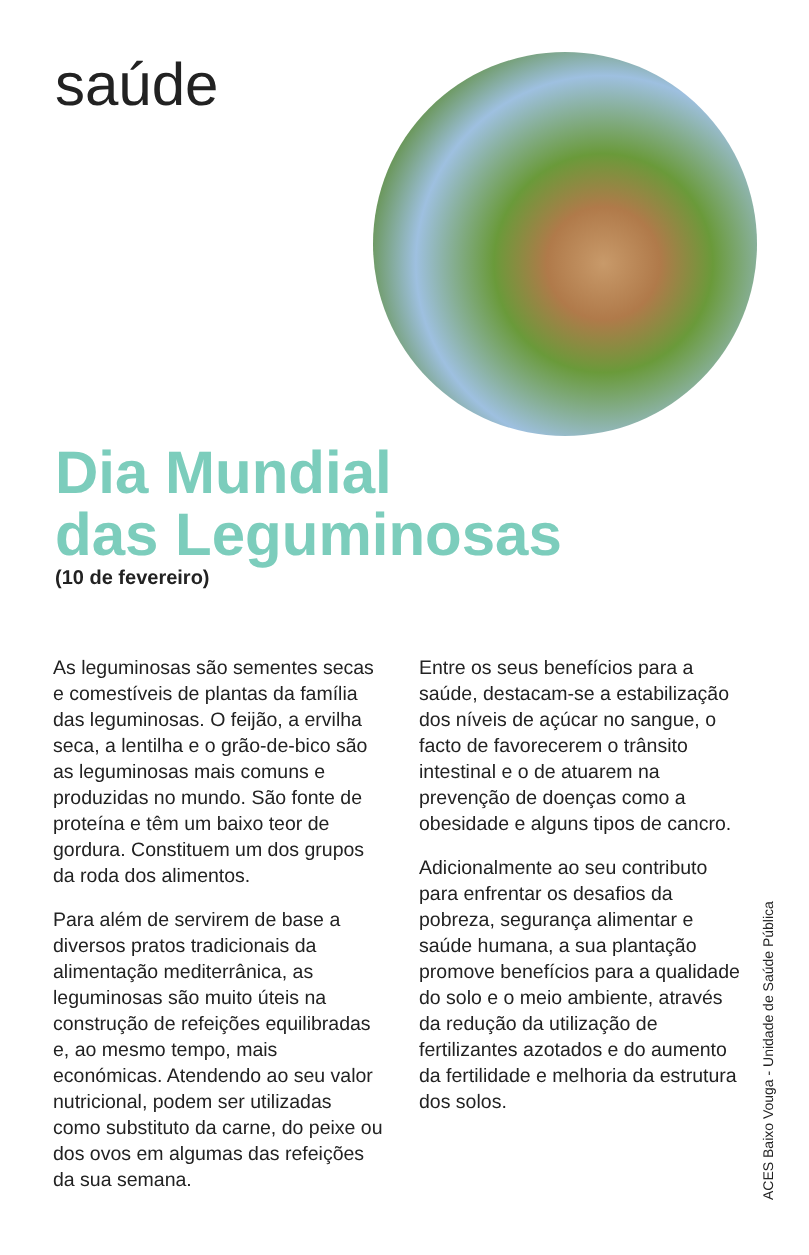saúde
Dia Mundial
das Leguminosas
(10 de fevereiro)
As leguminosas são sementes secas e comestíveis de plantas da família das leguminosas. O feijão, a ervilha seca, a lentilha e o grão-de-bico são as leguminosas mais comuns e produzidas no mundo. São fonte de proteína e têm um baixo teor de gordura. Constituem um dos grupos da roda dos alimentos.
Para além de servirem de base a diversos pratos tradicionais da alimentação mediterrânica, as leguminosas são muito úteis na construção de refeições equilibradas e, ao mesmo tempo, mais económicas. Atendendo ao seu valor nutricional, podem ser utilizadas como substituto da carne, do peixe ou dos ovos em algumas das refeições da sua semana.
Entre os seus benefícios para a saúde, destacam-se a estabilização dos níveis de açúcar no sangue, o facto de favorecerem o trânsito intestinal e o de atuarem na prevenção de doenças como a obesidade e alguns tipos de cancro.
Adicionalmente ao seu contributo para enfrentar os desafios da pobreza, segurança alimentar e saúde humana, a sua plantação promove benefícios para a qualidade do solo e o meio ambiente, através da redução da utilização de fertilizantes azotados e do aumento da fertilidade e melhoria da estrutura dos solos.
ACES Baixo Vouga - Unidade de Saúde Pública